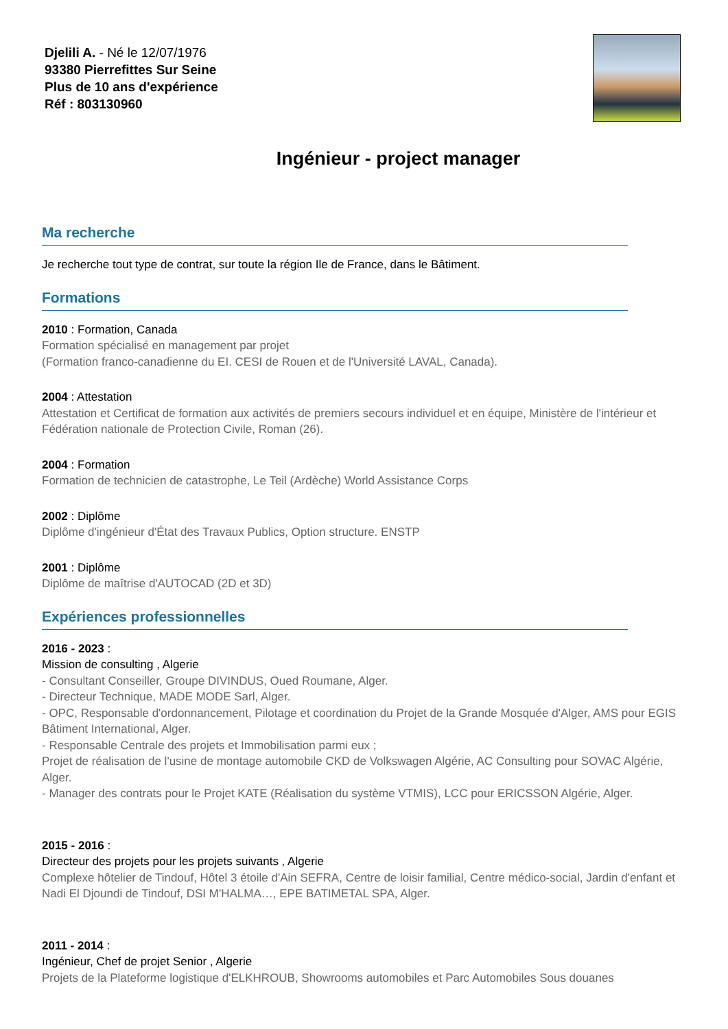Djelili A. - Né le 12/07/1976
93380 Pierrefittes Sur Seine
Plus de 10 ans d'expérience
Réf : 803130960
Ingénieur - project manager
Ma recherche
Je recherche tout type de contrat, sur toute la région Ile de France, dans le Bâtiment.
Formations
2010 : Formation, Canada
Formation spécialisé en management par projet
(Formation franco-canadienne du EI. CESI de Rouen et de l'Université LAVAL, Canada).
2004 : Attestation
Attestation et Certificat de formation aux activités de premiers secours individuel et en équipe, Ministère de l'intérieur et Fédération nationale de Protection Civile, Roman (26).
2004 : Formation
Formation de technicien de catastrophe, Le Teil (Ardèche) World Assistance Corps
2002 : Diplôme
Diplôme d'ingénieur d'État des Travaux Publics, Option structure. ENSTP
2001 : Diplôme
Diplôme de maîtrise d'AUTOCAD (2D et 3D)
Expériences professionnelles
2016 - 2023 :
Mission de consulting , Algerie
- Consultant Conseiller, Groupe DIVINDUS, Oued Roumane, Alger.
- Directeur Technique, MADE MODE Sarl, Alger.
- OPC, Responsable d'ordonnancement, Pilotage et coordination du Projet de la Grande Mosquée d'Alger, AMS pour EGIS Bâtiment International, Alger.
- Responsable Centrale des projets et Immobilisation parmi eux ;
Projet de réalisation de l'usine de montage automobile CKD de Volkswagen Algérie, AC Consulting pour SOVAC Algérie, Alger.
- Manager des contrats pour le Projet KATE (Réalisation du système VTMIS), LCC pour ERICSSON Algérie, Alger.
2015 - 2016 :
Directeur des projets pour les projets suivants , Algerie
Complexe hôtelier de Tindouf, Hôtel 3 étoile d'Ain SEFRA, Centre de loisir familial, Centre médico-social, Jardin d'enfant et Nadi El Djoundi de Tindouf, DSI M'HALMA…, EPE BATIMETAL SPA, Alger.
2011 - 2014 :
Ingénieur, Chef de projet Senior , Algerie
Projets de la Plateforme logistique d'ELKHROUB, Showrooms automobiles et Parc Automobiles Sous douanes